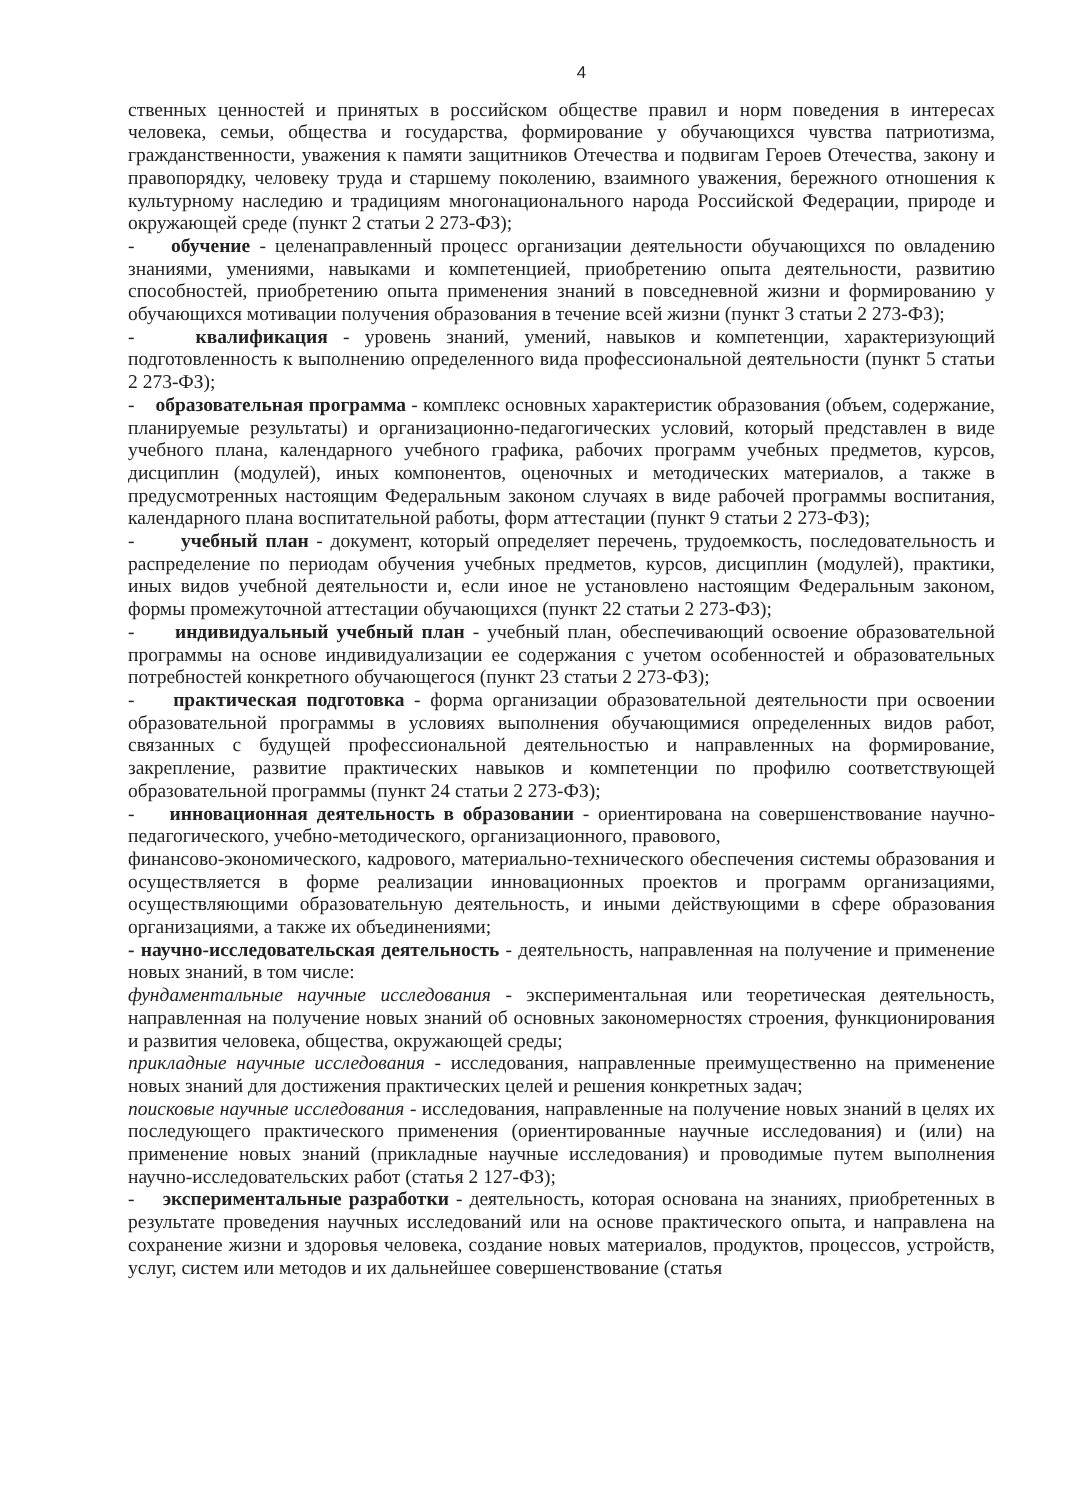4
ственных ценностей и принятых в российском обществе правил и норм поведения в интересах человека, семьи, общества и государства, формирование у обучающихся чувства патриотизма, гражданственности, уважения к памяти защитников Отечества и подвигам Героев Отечества, закону и правопорядку, человеку труда и старшему поколению, взаимного уважения, бережного отношения к культурному наследию и традициям многонационального народа Российской Федерации, природе и окружающей среде (пункт 2 статьи 2 273-ФЗ);
- обучение - целенаправленный процесс организации деятельности обучающихся по овладению знаниями, умениями, навыками и компетенцией, приобретению опыта деятельности, развитию способностей, приобретению опыта применения знаний в повседневной жизни и формированию у обучающихся мотивации получения образования в течение всей жизни (пункт 3 статьи 2 273-ФЗ);
- квалификация - уровень знаний, умений, навыков и компетенции, характеризующий подготовленность к выполнению определенного вида профессиональной деятельности (пункт 5 статьи 2 273-ФЗ);
- образовательная программа - комплекс основных характеристик образования (объем, содержание, планируемые результаты) и организационно-педагогических условий, который представлен в виде учебного плана, календарного учебного графика, рабочих программ учебных предметов, курсов, дисциплин (модулей), иных компонентов, оценочных и методических материалов, а также в предусмотренных настоящим Федеральным законом случаях в виде рабочей программы воспитания, календарного плана воспитательной работы, форм аттестации (пункт 9 статьи 2 273-ФЗ);
- учебный план - документ, который определяет перечень, трудоемкость, последовательность и распределение по периодам обучения учебных предметов, курсов, дисциплин (модулей), практики, иных видов учебной деятельности и, если иное не установлено настоящим Федеральным законом, формы промежуточной аттестации обучающихся (пункт 22 статьи 2 273-ФЗ);
- индивидуальный учебный план - учебный план, обеспечивающий освоение образовательной программы на основе индивидуализации ее содержания с учетом особенностей и образовательных потребностей конкретного обучающегося (пункт 23 статьи 2 273-ФЗ);
- практическая подготовка - форма организации образовательной деятельности при освоении образовательной программы в условиях выполнения обучающимися определенных видов работ, связанных с будущей профессиональной деятельностью и направленных на формирование, закрепление, развитие практических навыков и компетенции по профилю соответствующей образовательной программы (пункт 24 статьи 2 273-ФЗ);
- инновационная деятельность в образовании - ориентирована на совершенствование научно-педагогического, учебно-методического, организационного, правового,
финансово-экономического, кадрового, материально-технического обеспечения системы образования и осуществляется в форме реализации инновационных проектов и программ организациями, осуществляющими образовательную деятельность, и иными действующими в сфере образования организациями, а также их объединениями;
- научно-исследовательская деятельность - деятельность, направленная на получение и применение новых знаний, в том числе:
фундаментальные научные исследования - экспериментальная или теоретическая деятельность, направленная на получение новых знаний об основных закономерностях строения, функционирования и развития человека, общества, окружающей среды;
прикладные научные исследования - исследования, направленные преимущественно на применение новых знаний для достижения практических целей и решения конкретных задач;
поисковые научные исследования - исследования, направленные на получение новых знаний в целях их последующего практического применения (ориентированные научные исследования) и (или) на применение новых знаний (прикладные научные исследования) и проводимые путем выполнения научно-исследовательских работ (статья 2 127-ФЗ);
- экспериментальные разработки - деятельность, которая основана на знаниях, приобретенных в результате проведения научных исследований или на основе практического опыта, и направлена на сохранение жизни и здоровья человека, создание новых материалов, продуктов, процессов, устройств, услуг, систем или методов и их дальнейшее совершенствование (статья